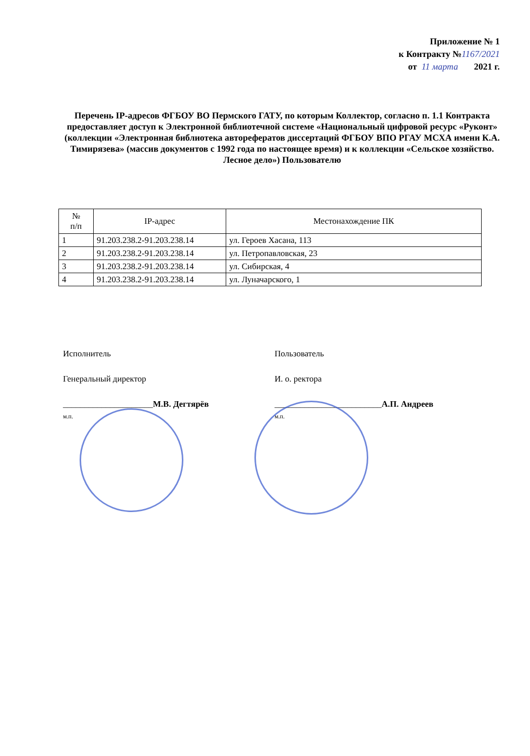Приложение № 1
к Контракту №1167/2021
от 11 марта 2021 г.
Перечень IP-адресов ФГБОУ ВО Пермского ГАТУ, по которым Коллектор, согласно п. 1.1 Контракта предоставляет доступ к Электронной библиотечной системе «Национальный цифровой ресурс «Руконт» (коллекции «Электронная библиотека авторефератов диссертаций ФГБОУ ВПО РГАУ МСХА имени К.А. Тимирязева» (массив документов с 1992 года по настоящее время) и к коллекции «Сельское хозяйство. Лесное дело») Пользователю
| № п/п | IP-адрес | Местонахождение ПК |
| --- | --- | --- |
| 1 | 91.203.238.2-91.203.238.14 | ул. Героев Хасана, 113 |
| 2 | 91.203.238.2-91.203.238.14 | ул. Петропавловская, 23 |
| 3 | 91.203.238.2-91.203.238.14 | ул. Сибирская, 4 |
| 4 | 91.203.238.2-91.203.238.14 | ул. Луначарского, 1 |
Исполнитель
Генеральный директор
_____________________М.В. Дегтярёв
м.п.
Пользователь
И. о. ректора
_________________________А.П. Андреев
м.п.